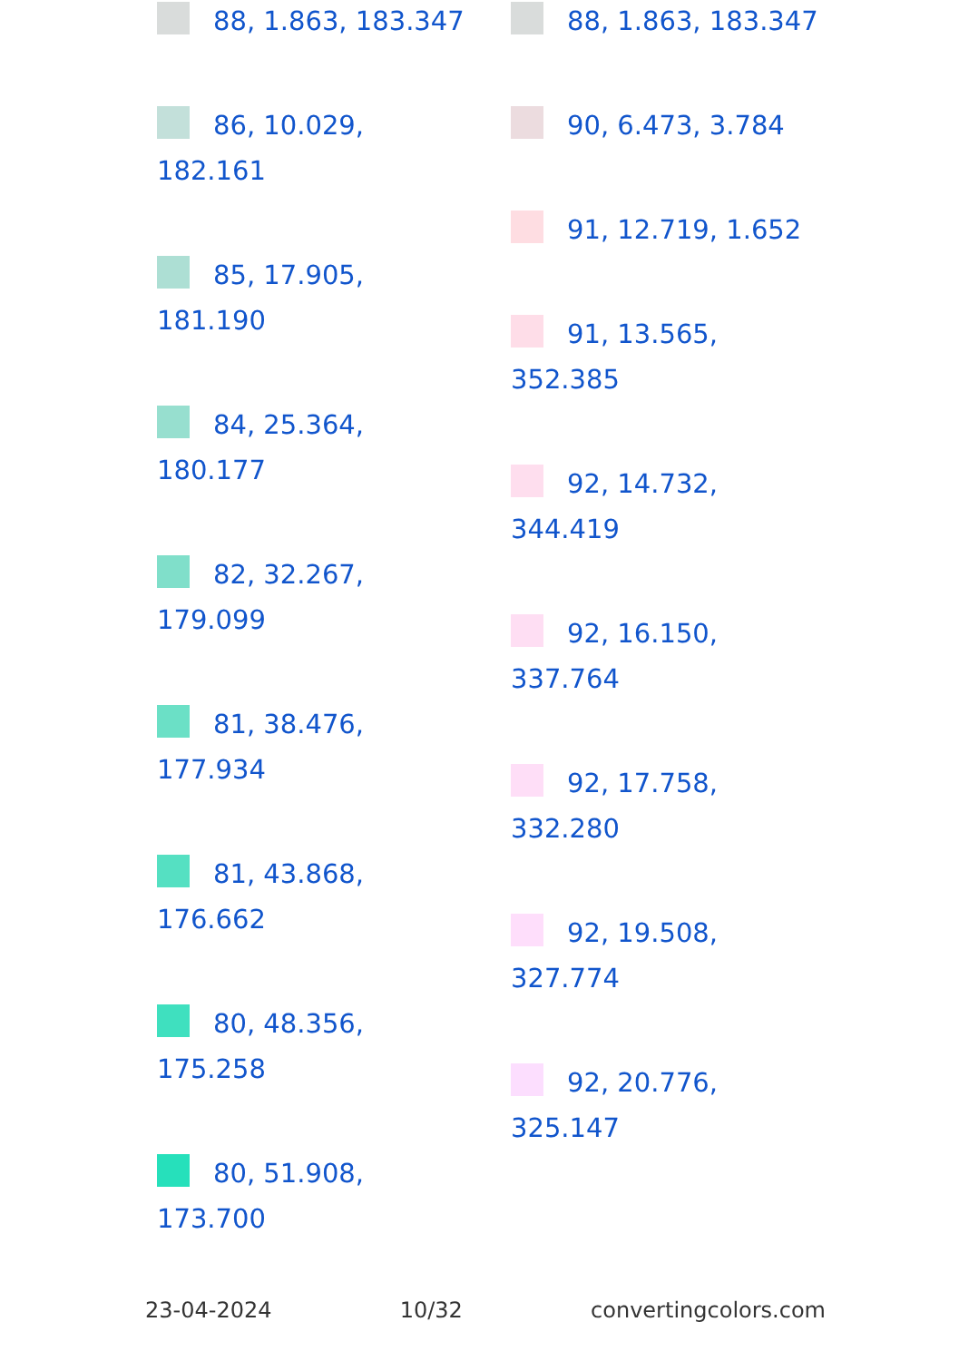88, 1.863, 183.347
86, 10.029, 182.161
85, 17.905, 181.190
84, 25.364, 180.177
82, 32.267, 179.099
81, 38.476, 177.934
81, 43.868, 176.662
80, 48.356, 175.258
80, 51.908, 173.700
88, 1.863, 183.347
90, 6.473, 3.784
91, 12.719, 1.652
91, 13.565, 352.385
92, 14.732, 344.419
92, 16.150, 337.764
92, 17.758, 332.280
92, 19.508, 327.774
92, 20.776, 325.147
23-04-2024 10/32 convertingcolors.com